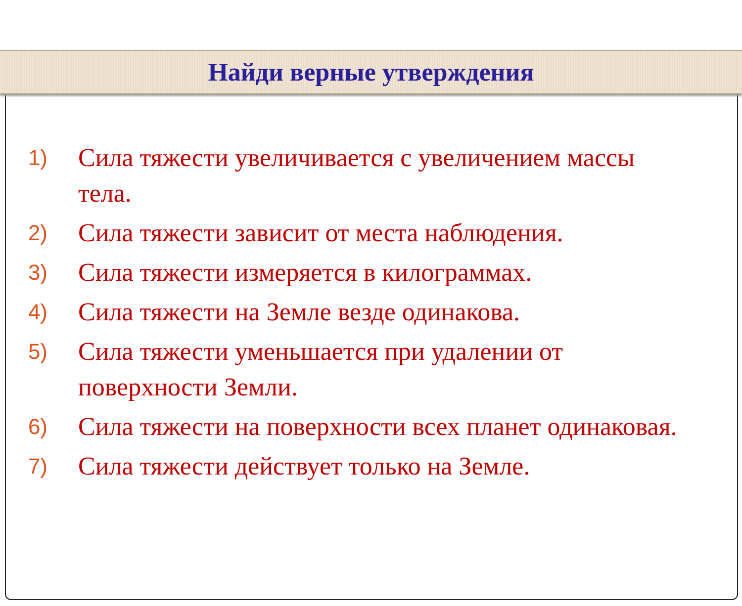Найди верные утверждения
1) Сила тяжести увеличивается с увеличением массы тела.
2) Сила тяжести зависит от места наблюдения.
3) Сила тяжести измеряется в килограммах.
4) Сила тяжести на Земле везде одинакова.
5) Сила тяжести уменьшается при удалении от поверхности Земли.
6) Сила тяжести на поверхности всех планет одинаковая.
7) Сила тяжести действует только на Земле.